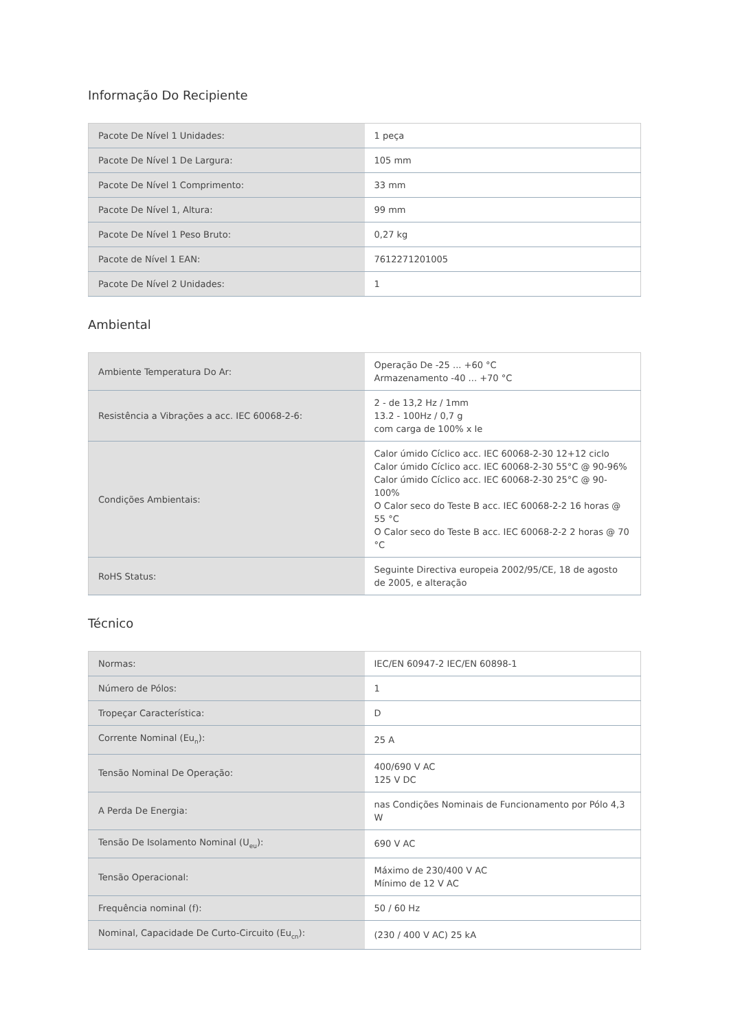Informação Do Recipiente
| Pacote De Nível 1 Unidades: | 1 peça |
| Pacote De Nível 1 De Largura: | 105 mm |
| Pacote De Nível 1 Comprimento: | 33 mm |
| Pacote De Nível 1, Altura: | 99 mm |
| Pacote De Nível 1 Peso Bruto: | 0,27 kg |
| Pacote de Nível 1 EAN: | 7612271201005 |
| Pacote De Nível 2 Unidades: | 1 |
Ambiental
| Ambiente Temperatura Do Ar: | Operação De -25 ... +60 °C Armazenamento -40 ... +70 °C |
| Resistência a Vibrações a acc. IEC 60068-2-6: | 2 - de 13,2 Hz / 1mm 13.2 - 100Hz / 0,7 g com carga de 100% x Ie |
| Condições Ambientais: | Calor úmido Cíclico acc. IEC 60068-2-30 12+12 ciclo Calor úmido Cíclico acc. IEC 60068-2-30 55°C @ 90-96% Calor úmido Cíclico acc. IEC 60068-2-30 25°C @ 90-100% O Calor seco do Teste B acc. IEC 60068-2-2 16 horas @ 55 °C O Calor seco do Teste B acc. IEC 60068-2-2 2 horas @ 70 °C |
| RoHS Status: | Seguinte Directiva europeia 2002/95/CE, 18 de agosto de 2005, e alteração |
Técnico
| Normas: | IEC/EN 60947-2 IEC/EN 60898-1 |
| Número de Pólos: | 1 |
| Tropeçar Característica: | D |
| Corrente Nominal (Eu<sub>n</sub>): | 25 A |
| Tensão Nominal De Operação: | 400/690 V AC 125 V DC |
| A Perda De Energia: | nas Condições Nominais de Funcionamento por Pólo 4,3 W |
| Tensão De Isolamento Nominal (U<sub>eu</sub>): | 690 V AC |
| Tensão Operacional: | Máximo de 230/400 V AC Mínimo de 12 V AC |
| Frequência nominal (f): | 50 / 60 Hz |
| Nominal, Capacidade De Curto-Circuito (Eu<sub>cn</sub>): | (230 / 400 V AC) 25 kA |